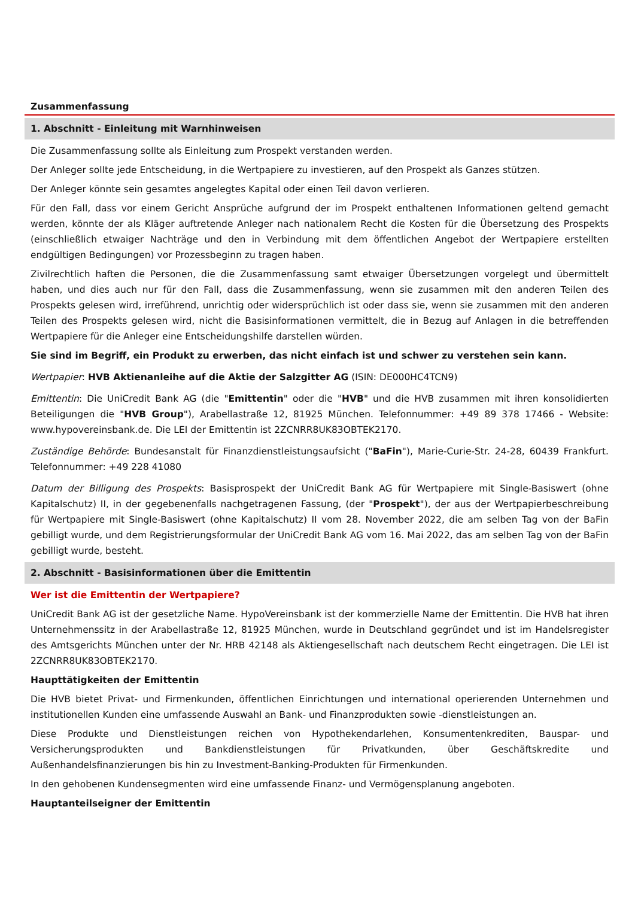Zusammenfassung
1. Abschnitt - Einleitung mit Warnhinweisen
Die Zusammenfassung sollte als Einleitung zum Prospekt verstanden werden.
Der Anleger sollte jede Entscheidung, in die Wertpapiere zu investieren, auf den Prospekt als Ganzes stützen.
Der Anleger könnte sein gesamtes angelegtes Kapital oder einen Teil davon verlieren.
Für den Fall, dass vor einem Gericht Ansprüche aufgrund der im Prospekt enthaltenen Informationen geltend gemacht werden, könnte der als Kläger auftretende Anleger nach nationalem Recht die Kosten für die Übersetzung des Prospekts (einschließlich etwaiger Nachträge und den in Verbindung mit dem öffentlichen Angebot der Wertpapiere erstellten endgültigen Bedingungen) vor Prozessbeginn zu tragen haben.
Zivilrechtlich haften die Personen, die die Zusammenfassung samt etwaiger Übersetzungen vorgelegt und übermittelt haben, und dies auch nur für den Fall, dass die Zusammenfassung, wenn sie zusammen mit den anderen Teilen des Prospekts gelesen wird, irreführend, unrichtig oder widersprüchlich ist oder dass sie, wenn sie zusammen mit den anderen Teilen des Prospekts gelesen wird, nicht die Basisinformationen vermittelt, die in Bezug auf Anlagen in die betreffenden Wertpapiere für die Anleger eine Entscheidungshilfe darstellen würden.
Sie sind im Begriff, ein Produkt zu erwerben, das nicht einfach ist und schwer zu verstehen sein kann.
Wertpapier: HVB Aktienanleihe auf die Aktie der Salzgitter AG (ISIN: DE000HC4TCN9)
Emittentin: Die UniCredit Bank AG (die "Emittentin" oder die "HVB" und die HVB zusammen mit ihren konsolidierten Beteiligungen die "HVB Group"), Arabellastraße 12, 81925 München. Telefonnummer: +49 89 378 17466 - Website: www.hypovereinsbank.de. Die LEI der Emittentin ist 2ZCNRR8UK83OBTEK2170.
Zuständige Behörde: Bundesanstalt für Finanzdienstleistungsaufsicht ("BaFin"), Marie-Curie-Str. 24-28, 60439 Frankfurt. Telefonnummer: +49 228 41080
Datum der Billigung des Prospekts: Basisprospekt der UniCredit Bank AG für Wertpapiere mit Single-Basiswert (ohne Kapitalschutz) II, in der gegebenenfalls nachgetragenen Fassung, (der "Prospekt"), der aus der Wertpapierbeschreibung für Wertpapiere mit Single-Basiswert (ohne Kapitalschutz) II vom 28. November 2022, die am selben Tag von der BaFin gebilligt wurde, und dem Registrierungsformular der UniCredit Bank AG vom 16. Mai 2022, das am selben Tag von der BaFin gebilligt wurde, besteht.
2. Abschnitt - Basisinformationen über die Emittentin
Wer ist die Emittentin der Wertpapiere?
UniCredit Bank AG ist der gesetzliche Name. HypoVereinsbank ist der kommerzielle Name der Emittentin. Die HVB hat ihren Unternehmenssitz in der Arabellastraße 12, 81925 München, wurde in Deutschland gegründet und ist im Handelsregister des Amtsgerichts München unter der Nr. HRB 42148 als Aktiengesellschaft nach deutschem Recht eingetragen. Die LEI ist 2ZCNRR8UK83OBTEK2170.
Haupttätigkeiten der Emittentin
Die HVB bietet Privat- und Firmenkunden, öffentlichen Einrichtungen und international operierenden Unternehmen und institutionellen Kunden eine umfassende Auswahl an Bank- und Finanzprodukten sowie -dienstleistungen an.
Diese Produkte und Dienstleistungen reichen von Hypothekendarlehen, Konsumentenkrediten, Bauspar- und Versicherungsprodukten und Bankdienstleistungen für Privatkunden, über Geschäftskredite und Außenhandelsfinanzierungen bis hin zu Investment-Banking-Produkten für Firmenkunden.
In den gehobenen Kundensegmenten wird eine umfassende Finanz- und Vermögensplanung angeboten.
Hauptanteilseigner der Emittentin